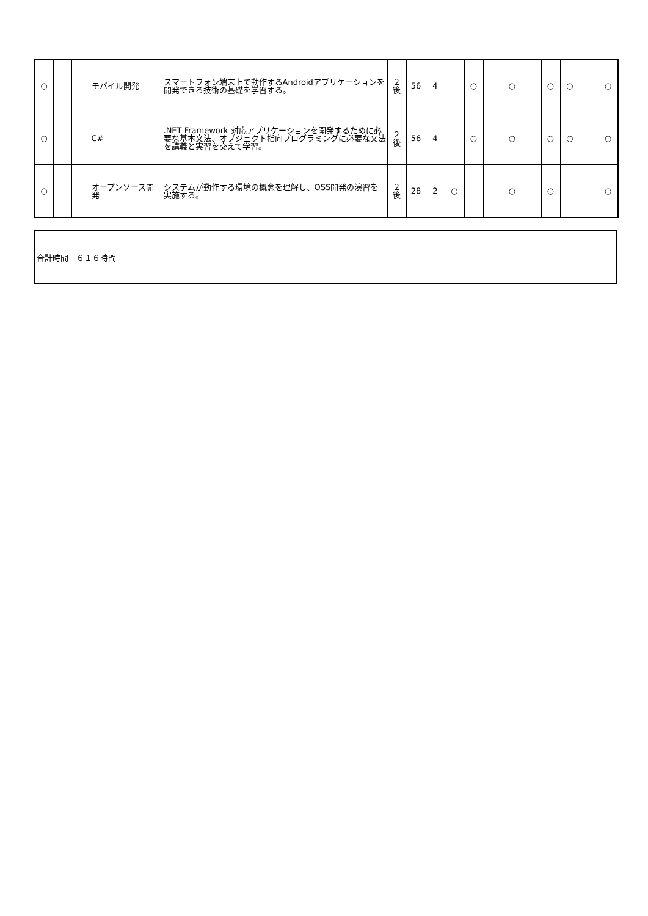| ○ | | | モバイル開発 | スマートフォン端末上で動作するAndroidアプリケーションを開発できる技術の基礎を学習する。 | ２ 後 | 56 | 4 | | ○ | | ○ | | ○ | ○ | | ○ |
| ○ | | | C# | .NET Framework 対応アプリケーションを開発するために必要な基本文法、オブジェクト指向プログラミングに必要な文法を講義と実習を交えて学習。 | ２ 後 | 56 | 4 | | ○ | | ○ | | ○ | ○ | | ○ |
| ○ | | | オープンソース開発 | システムが動作する環境の概念を理解し、OSS開発の演習を実施する。 | ２ 後 | 28 | 2 | ○ | | | ○ | | ○ | | | ○ |
合計時間　６１６時間